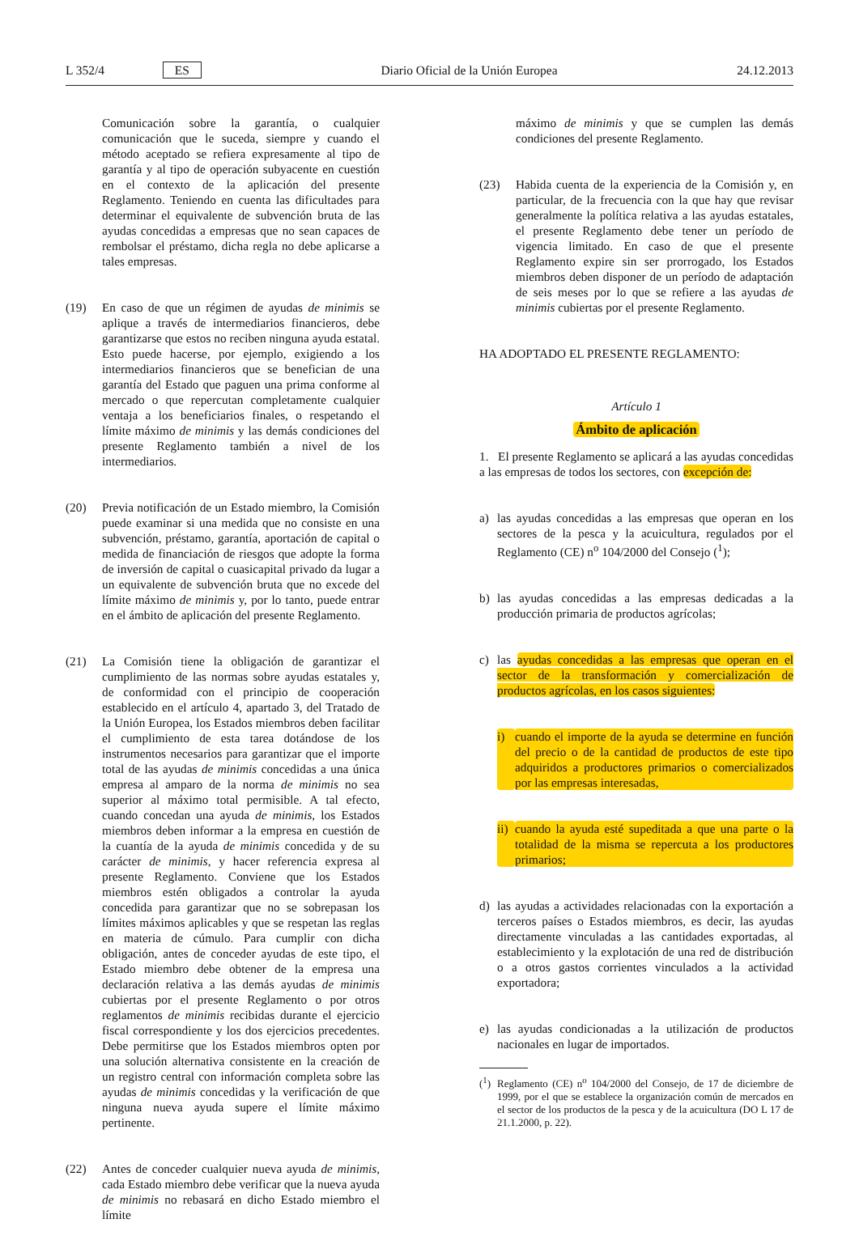L 352/4 ES Diario Oficial de la Unión Europea 24.12.2013
Comunicación sobre la garantía, o cualquier comunicación que le suceda, siempre y cuando el método aceptado se refiera expresamente al tipo de garantía y al tipo de operación subyacente en cuestión en el contexto de la aplicación del presente Reglamento. Teniendo en cuenta las dificultades para determinar el equivalente de subvención bruta de las ayudas concedidas a empresas que no sean capaces de rembolsar el préstamo, dicha regla no debe aplicarse a tales empresas.
(19) En caso de que un régimen de ayudas de minimis se aplique a través de intermediarios financieros, debe garantizarse que estos no reciben ninguna ayuda estatal. Esto puede hacerse, por ejemplo, exigiendo a los intermediarios financieros que se benefician de una garantía del Estado que paguen una prima conforme al mercado o que repercutan completamente cualquier ventaja a los beneficiarios finales, o respetando el límite máximo de minimis y las demás condiciones del presente Reglamento también a nivel de los intermediarios.
(20) Previa notificación de un Estado miembro, la Comisión puede examinar si una medida que no consiste en una subvención, préstamo, garantía, aportación de capital o medida de financiación de riesgos que adopte la forma de inversión de capital o cuasicapital privado da lugar a un equivalente de subvención bruta que no excede del límite máximo de minimis y, por lo tanto, puede entrar en el ámbito de aplicación del presente Reglamento.
(21) La Comisión tiene la obligación de garantizar el cumplimiento de las normas sobre ayudas estatales y, de conformidad con el principio de cooperación establecido en el artículo 4, apartado 3, del Tratado de la Unión Europea, los Estados miembros deben facilitar el cumplimiento de esta tarea dotándose de los instrumentos necesarios para garantizar que el importe total de las ayudas de minimis concedidas a una única empresa al amparo de la norma de minimis no sea superior al máximo total permisible. A tal efecto, cuando concedan una ayuda de minimis, los Estados miembros deben informar a la empresa en cuestión de la cuantía de la ayuda de minimis concedida y de su carácter de minimis, y hacer referencia expresa al presente Reglamento. Conviene que los Estados miembros estén obligados a controlar la ayuda concedida para garantizar que no se sobrepasan los límites máximos aplicables y que se respetan las reglas en materia de cúmulo. Para cumplir con dicha obligación, antes de conceder ayudas de este tipo, el Estado miembro debe obtener de la empresa una declaración relativa a las demás ayudas de minimis cubiertas por el presente Reglamento o por otros reglamentos de minimis recibidas durante el ejercicio fiscal correspondiente y los dos ejercicios precedentes. Debe permitirse que los Estados miembros opten por una solución alternativa consistente en la creación de un registro central con información completa sobre las ayudas de minimis concedidas y la verificación de que ninguna nueva ayuda supere el límite máximo pertinente.
(22) Antes de conceder cualquier nueva ayuda de minimis, cada Estado miembro debe verificar que la nueva ayuda de minimis no rebasará en dicho Estado miembro el límite
máximo de minimis y que se cumplen las demás condiciones del presente Reglamento.
(23) Habida cuenta de la experiencia de la Comisión y, en particular, de la frecuencia con la que hay que revisar generalmente la política relativa a las ayudas estatales, el presente Reglamento debe tener un período de vigencia limitado. En caso de que el presente Reglamento expire sin ser prorrogado, los Estados miembros deben disponer de un período de adaptación de seis meses por lo que se refiere a las ayudas de minimis cubiertas por el presente Reglamento.
HA ADOPTADO EL PRESENTE REGLAMENTO:
Artículo 1
Ámbito de aplicación
1. El presente Reglamento se aplicará a las ayudas concedidas a las empresas de todos los sectores, con excepción de:
a) las ayudas concedidas a las empresas que operan en los sectores de la pesca y la acuicultura, regulados por el Reglamento (CE) n<sup>o</sup> 104/2000 del Consejo (<sup>1</sup>);
b) las ayudas concedidas a las empresas dedicadas a la producción primaria de productos agrícolas;
c) las ayudas concedidas a las empresas que operan en el sector de la transformación y comercialización de productos agrícolas, en los casos siguientes:
i) cuando el importe de la ayuda se determine en función del precio o de la cantidad de productos de este tipo adquiridos a productores primarios o comercializados por las empresas interesadas,
ii) cuando la ayuda esté supeditada a que una parte o la totalidad de la misma se repercuta a los productores primarios;
d) las ayudas a actividades relacionadas con la exportación a terceros países o Estados miembros, es decir, las ayudas directamente vinculadas a las cantidades exportadas, al establecimiento y la explotación de una red de distribución o a otros gastos corrientes vinculados a la actividad exportadora;
e) las ayudas condicionadas a la utilización de productos nacionales en lugar de importados.
(<sup>1</sup>) Reglamento (CE) n<sup>o</sup> 104/2000 del Consejo, de 17 de diciembre de 1999, por el que se establece la organización común de mercados en el sector de los productos de la pesca y de la acuicultura (DO L 17 de 21.1.2000, p. 22).